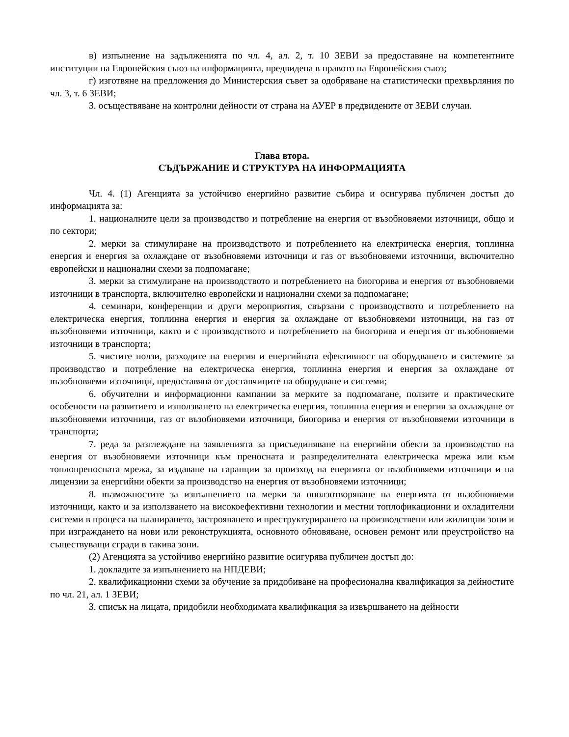в) изпълнение на задълженията по чл. 4, ал. 2, т. 10 ЗЕВИ за предоставяне на компетентните институции на Европейския съюз на информацията, предвидена в правото на Европейския съюз;
г) изготвяне на предложения до Министерския съвет за одобряване на статистически прехвърляния по чл. 3, т. 6 ЗЕВИ;
3. осъществяване на контролни дейности от страна на АУЕР в предвидените от ЗЕВИ случаи.
Глава втора.
СЪДЪРЖАНИЕ И СТРУКТУРА НА ИНФОРМАЦИЯТА
Чл. 4. (1) Агенцията за устойчиво енергийно развитие събира и осигурява публичен достъп до информацията за:
1. националните цели за производство и потребление на енергия от възобновяеми източници, общо и по сектори;
2. мерки за стимулиране на производството и потреблението на електрическа енергия, топлинна енергия и енергия за охлаждане от възобновяеми източници и газ от възобновяеми източници, включително европейски и национални схеми за подпомагане;
3. мерки за стимулиране на производството и потреблението на биогорива и енергия от възобновяеми източници в транспорта, включително европейски и национални схеми за подпомагане;
4. семинари, конференции и други мероприятия, свързани с производството и потреблението на електрическа енергия, топлинна енергия и енергия за охлаждане от възобновяеми източници, на газ от възобновяеми източници, както и с производството и потреблението на биогорива и енергия от възобновяеми източници в транспорта;
5. чистите ползи, разходите на енергия и енергийната ефективност на оборудването и системите за производство и потребление на електрическа енергия, топлинна енергия и енергия за охлаждане от възобновяеми източници, предоставяна от доставчиците на оборудване и системи;
6. обучителни и информационни кампании за мерките за подпомагане, ползите и практическите особености на развитието и използването на електрическа енергия, топлинна енергия и енергия за охлаждане от възобновяеми източници, газ от възобновяеми източници, биогорива и енергия от възобновяеми източници в транспорта;
7. реда за разглеждане на заявленията за присъединяване на енергийни обекти за производство на енергия от възобновяеми източници към преносната и разпределителната електрическа мрежа или към топлопреносната мрежа, за издаване на гаранции за произход на енергията от възобновяеми източници и на лицензии за енергийни обекти за производство на енергия от възобновяеми източници;
8. възможностите за изпълнението на мерки за оползотворяване на енергията от възобновяеми източници, както и за използването на високоефективни технологии и местни топлофикационни и охладителни системи в процеса на планирането, застрояването и преструктурирането на производствени или жилищни зони и при изграждането на нови или реконструкцията, основното обновяване, основен ремонт или преустройство на съществуващи сгради в такива зони.
(2) Агенцията за устойчиво енергийно развитие осигурява публичен достъп до:
1. докладите за изпълнението на НПДЕВИ;
2. квалификационни схеми за обучение за придобиване на професионална квалификация за дейностите по чл. 21, ал. 1 ЗЕВИ;
3. списък на лицата, придобили необходимата квалификация за извършването на дейности